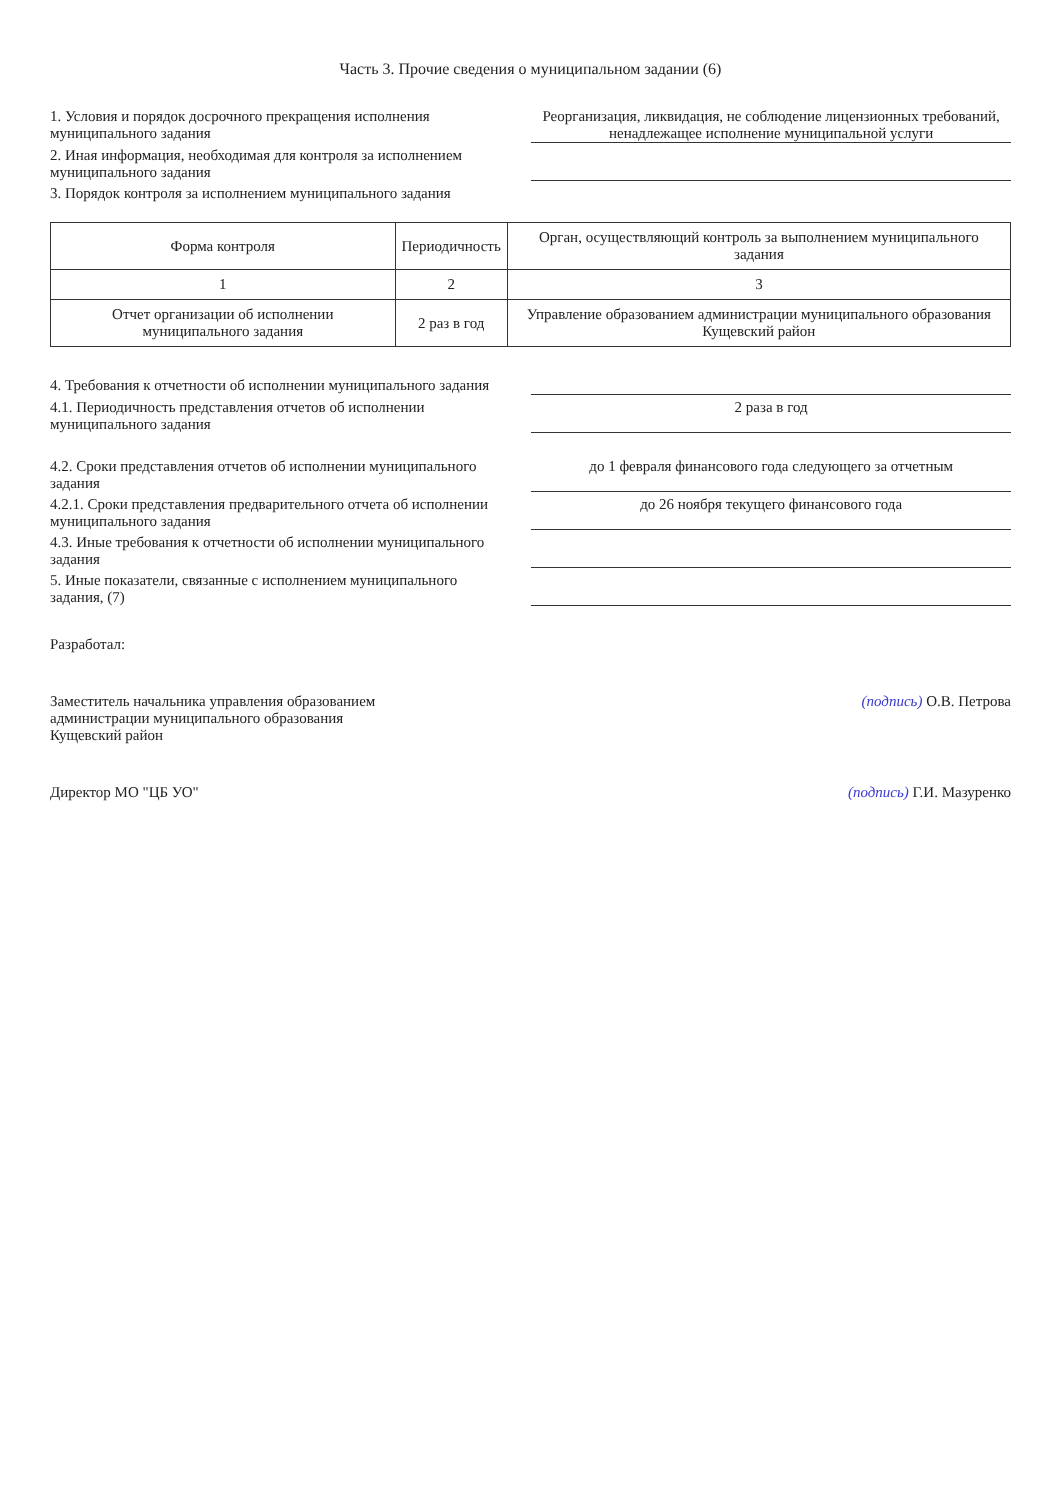Часть 3. Прочие сведения о муниципальном задании (6)
1. Условия и порядок досрочного прекращения исполнения муниципального задания
Реорганизация, ликвидация, не соблюдение лицензионных требований, ненадлежащее исполнение муниципальной услуги
2. Иная информация, необходимая для контроля за исполнением муниципального задания
3. Порядок контроля за исполнением муниципального задания
| Форма контроля | Периодичность | Орган, осуществляющий контроль за выполнением муниципального задания |
| --- | --- | --- |
| 1 | 2 | 3 |
| Отчет организации об исполнении муниципального задания | 2 раз в год | Управление образованием администрации муниципального образования Кущевский район |
4. Требования к отчетности об исполнении муниципального задания
4.1. Периодичность представления отчетов об исполнении муниципального задания
2 раза в год
4.2. Сроки представления отчетов об исполнении муниципального задания
до 1 февраля финансового года следующего за отчетным
4.2.1. Сроки представления предварительного отчета об исполнении муниципального задания
до 26 ноября текущего финансового года
4.3. Иные требования к отчетности об исполнении муниципального задания
5. Иные показатели, связанные с исполнением муниципального задания, (7)
Разработал:
Заместитель начальника управления образованием
администрации муниципального образования
Кущевский район
(подпись) О.В. Петрова
Директор МО "ЦБ УО" (подпись) Г.И. Мазуренко